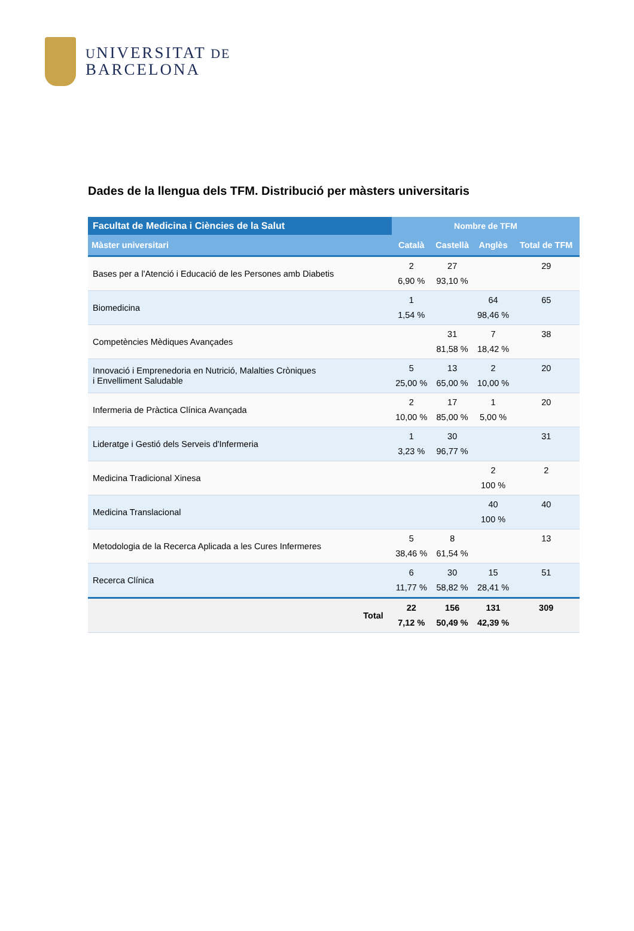UNIVERSITAT DE
BARCELONA
Dades de la llengua dels TFM. Distribució per màsters universitaris
| Facultat de Medicina i Ciències de la Salut | Nombre de TFM | | | |
| --- | --- | --- | --- | --- |
| Màster universitari | Català | Castellà | Anglès | Total de TFM |
| Bases per a l'Atenció i Educació de les Persones amb Diabetis | 2 6,90 % | 27 93,10 % | | 29 |
| Biomedicina | 1 1,54 % | | 64 98,46 % | 65 |
| Competències Mèdiques Avançades | | 31 81,58 % | 7 18,42 % | 38 |
| Innovació i Emprenedoria en Nutrició, Malalties Cròniques i Envelliment Saludable | 5 25,00 % | 13 65,00 % | 2 10,00 % | 20 |
| Infermeria de Pràctica Clínica Avançada | 2 10,00 % | 17 85,00 % | 1 5,00 % | 20 |
| Lideratge i Gestió dels Serveis d'Infermeria | 1 3,23 % | 30 96,77 % | | 31 |
| Medicina Tradicional Xinesa | | | 2 100 % | 2 |
| Medicina Translacional | | | 40 100 % | 40 |
| Metodologia de la Recerca Aplicada a les Cures Infermeres | 5 38,46 % | 8 61,54 % | | 13 |
| Recerca Clínica | 6 11,77 % | 30 58,82 % | 15 28,41 % | 51 |
| Total | 22 7,12 % | 156 50,49 % | 131 42,39 % | 309 |